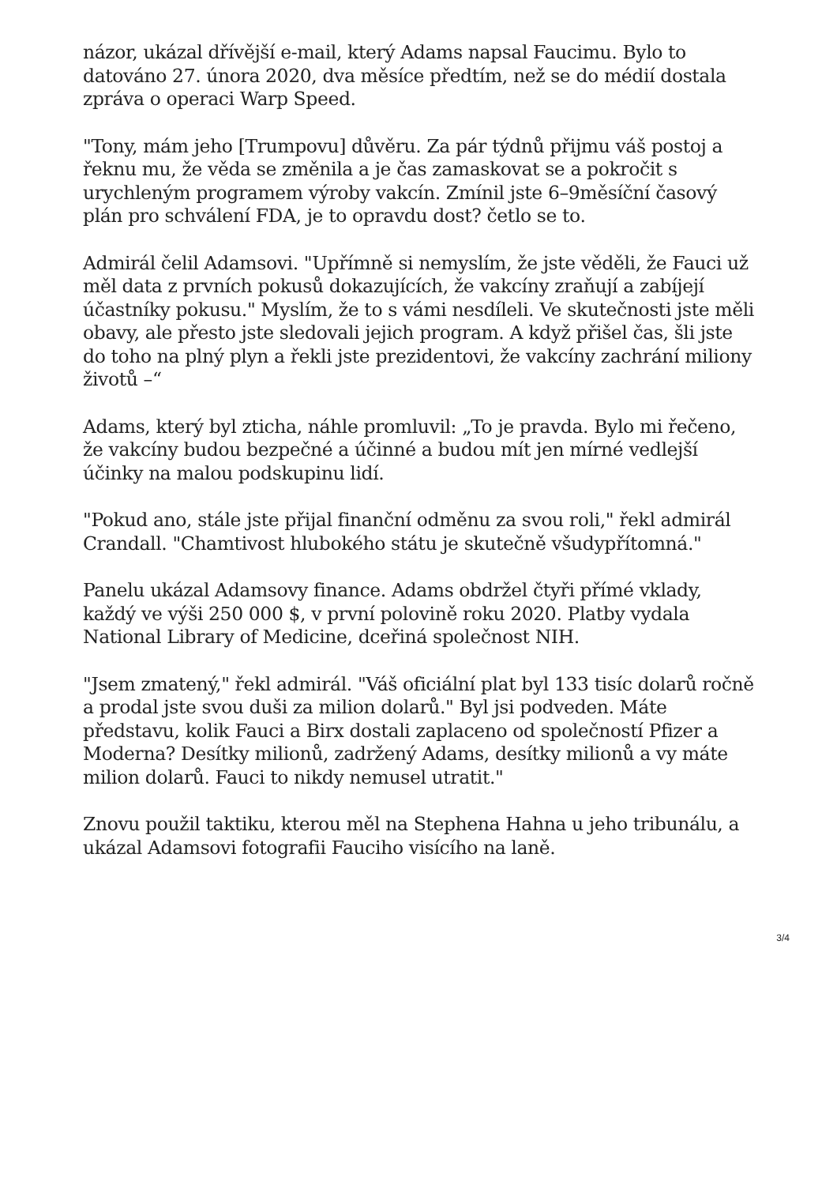názor, ukázal dřívější e-mail, který Adams napsal Faucimu. Bylo to datováno 27. února 2020, dva měsíce předtím, než se do médií dostala zpráva o operaci Warp Speed.
"Tony, mám jeho [Trumpovu] důvěru. Za pár týdnů přijmu váš postoj a řeknu mu, že věda se změnila a je čas zamaskovat se a pokročit s urychleným programem výroby vakcín. Zmínil jste 6–9měsíční časový plán pro schválení FDA, je to opravdu dost? četlo se to.
Admirál čelil Adamsovi. "Upřímně si nemyslím, že jste věděli, že Fauci už měl data z prvních pokusů dokazujících, že vakcíny zraňují a zabíjejí účastníky pokusu." Myslím, že to s vámi nesdíleli. Ve skutečnosti jste měli obavy, ale přesto jste sledovali jejich program. A když přišel čas, šli jste do toho na plný plyn a řekli jste prezidentovi, že vakcíny zachrání miliony životů –“
Adams, který byl zticha, náhle promluvil: „To je pravda. Bylo mi řečeno, že vakcíny budou bezpečné a účinné a budou mít jen mírné vedlejší účinky na malou podskupinu lidí.
"Pokud ano, stále jste přijal finanční odměnu za svou roli," řekl admirál Crandall. "Chamtivost hlubokého státu je skutečně všudypřítomná."
Panelu ukázal Adamsovy finance. Adams obdržel čtyři přímé vklady, každý ve výši 250 000 $, v první polovině roku 2020. Platby vydala National Library of Medicine, dceřiná společnost NIH.
"Jsem zmatený," řekl admirál. "Váš oficiální plat byl 133 tisíc dolarů ročně a prodal jste svou duši za milion dolarů." Byl jsi podveden. Máte představu, kolik Fauci a Birx dostali zaplaceno od společností Pfizer a Moderna? Desítky milionů, zadržený Adams, desítky milionů a vy máte milion dolarů. Fauci to nikdy nemusel utratit."
Znovu použil taktiku, kterou měl na Stephena Hahna u jeho tribunálu, a ukázal Adamsovi fotografii Fauciho visícího na laně.
3/4